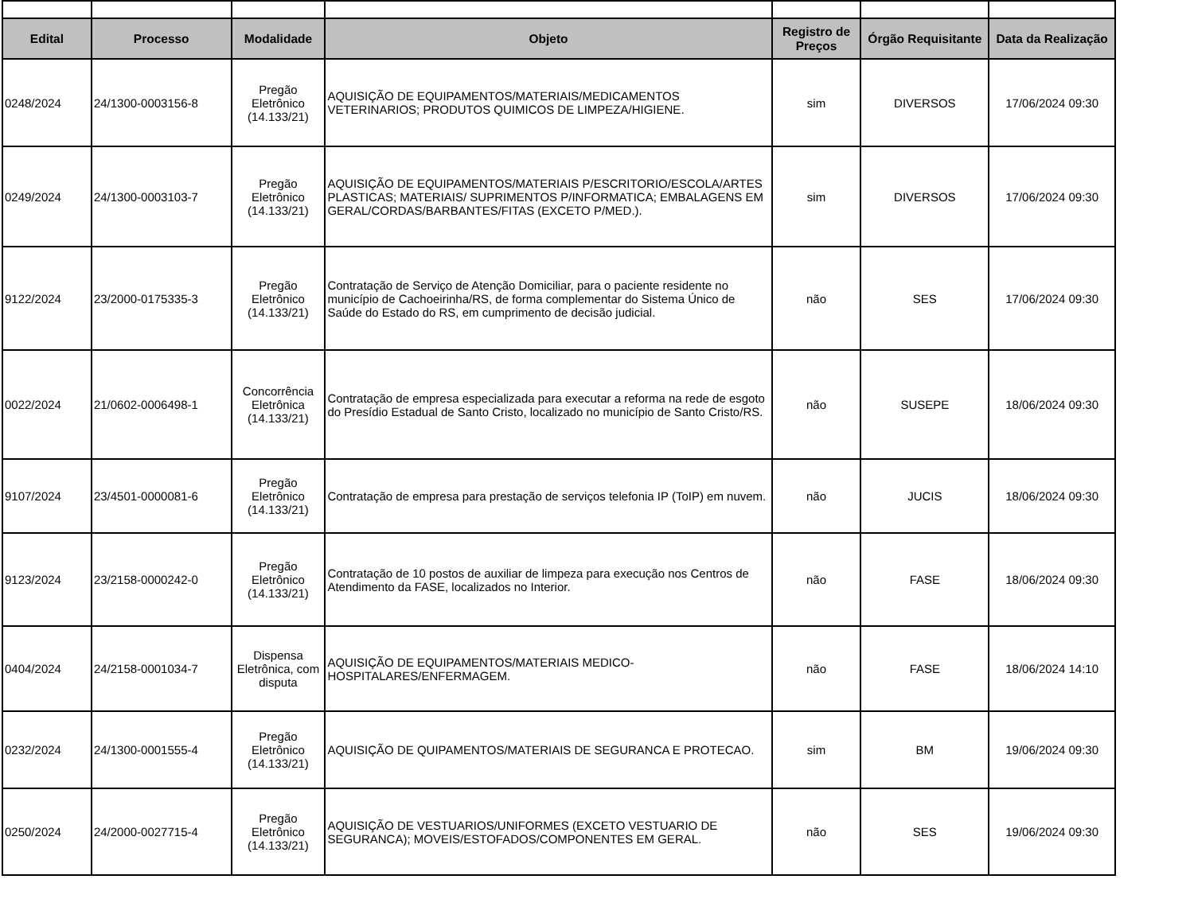| Edital | Processo | Modalidade | Objeto | Registro de Preços | Órgão Requisitante | Data da Realização |
| --- | --- | --- | --- | --- | --- | --- |
| 0248/2024 | 24/1300-0003156-8 | Pregão Eletrônico (14.133/21) | AQUISIÇÃO DE EQUIPAMENTOS/MATERIAIS/MEDICAMENTOS VETERINARIOS; PRODUTOS QUIMICOS DE LIMPEZA/HIGIENE. | sim | DIVERSOS | 17/06/2024 09:30 |
| 0249/2024 | 24/1300-0003103-7 | Pregão Eletrônico (14.133/21) | AQUISIÇÃO DE EQUIPAMENTOS/MATERIAIS P/ESCRITORIO/ESCOLA/ARTES PLASTICAS; MATERIAIS/ SUPRIMENTOS P/INFORMATICA; EMBALAGENS EM GERAL/CORDAS/BARBANTES/FITAS (EXCETO P/MED.). | sim | DIVERSOS | 17/06/2024 09:30 |
| 9122/2024 | 23/2000-0175335-3 | Pregão Eletrônico (14.133/21) | Contratação de Serviço de Atenção Domiciliar, para o paciente residente no município de Cachoeirinha/RS, de forma complementar do Sistema Único de Saúde do Estado do RS, em cumprimento de decisão judicial. | não | SES | 17/06/2024 09:30 |
| 0022/2024 | 21/0602-0006498-1 | Concorrência Eletrônica (14.133/21) | Contratação de empresa especializada para executar a reforma na rede de esgoto do Presídio Estadual de Santo Cristo, localizado no município de Santo Cristo/RS. | não | SUSEPE | 18/06/2024 09:30 |
| 9107/2024 | 23/4501-0000081-6 | Pregão Eletrônico (14.133/21) | Contratação de empresa para prestação de serviços telefonia IP (ToIP) em nuvem. | não | JUCIS | 18/06/2024 09:30 |
| 9123/2024 | 23/2158-0000242-0 | Pregão Eletrônico (14.133/21) | Contratação de 10 postos de auxiliar de limpeza para execução nos Centros de Atendimento da FASE, localizados no Interior. | não | FASE | 18/06/2024 09:30 |
| 0404/2024 | 24/2158-0001034-7 | Dispensa Eletrônica, com disputa | AQUISIÇÃO DE EQUIPAMENTOS/MATERIAIS MEDICO-HOSPITALARES/ENFERMAGEM. | não | FASE | 18/06/2024 14:10 |
| 0232/2024 | 24/1300-0001555-4 | Pregão Eletrônico (14.133/21) | AQUISIÇÃO DE QUIPAMENTOS/MATERIAIS DE SEGURANCA E PROTECAO. | sim | BM | 19/06/2024 09:30 |
| 0250/2024 | 24/2000-0027715-4 | Pregão Eletrônico (14.133/21) | AQUISIÇÃO DE VESTUARIOS/UNIFORMES (EXCETO VESTUARIO DE SEGURANCA); MOVEIS/ESTOFADOS/COMPONENTES EM GERAL. | não | SES | 19/06/2024 09:30 |